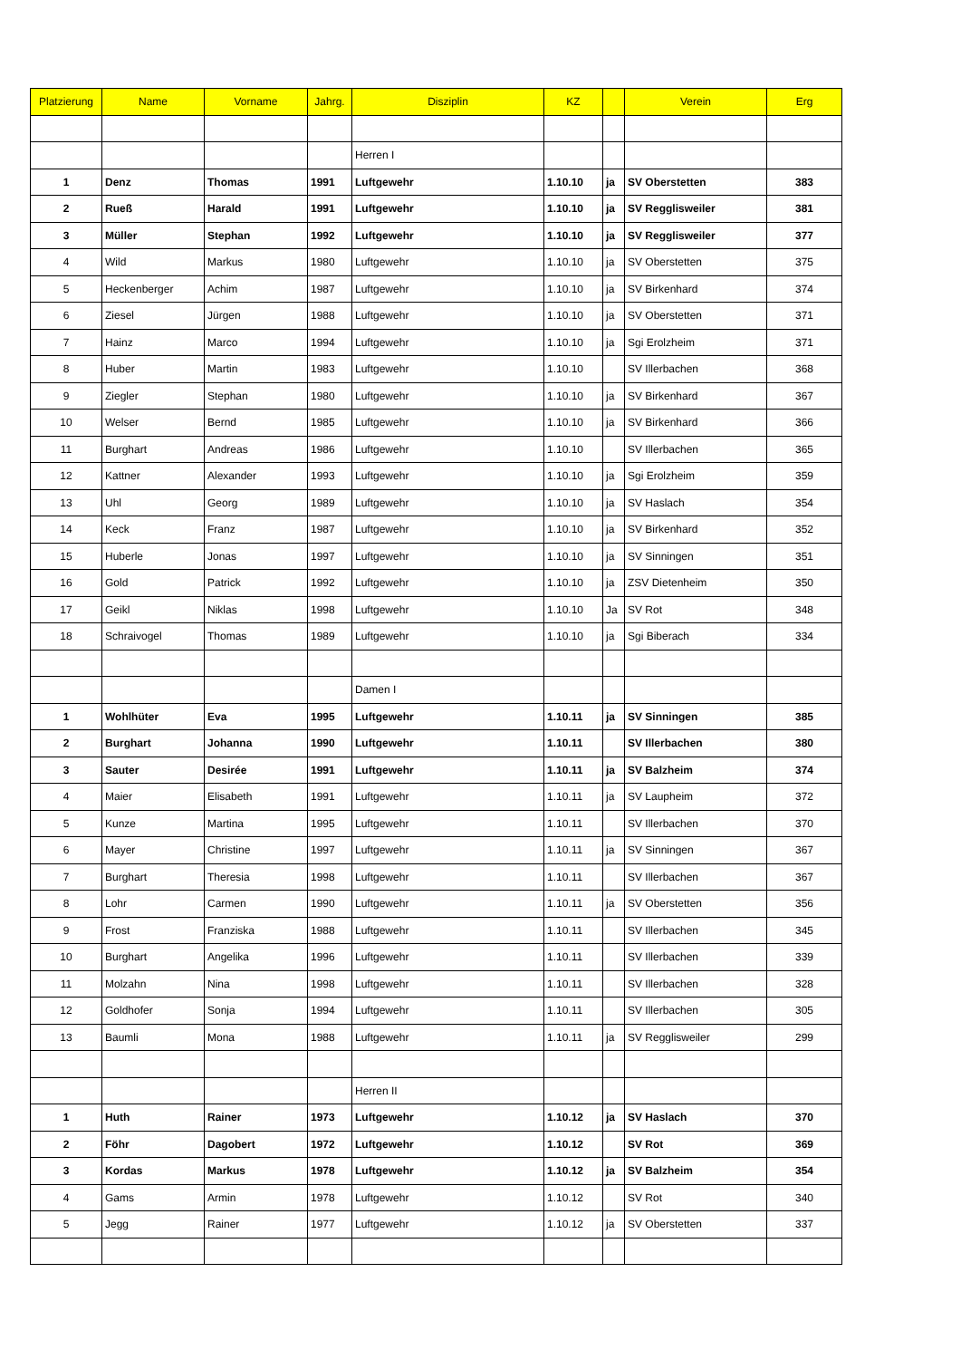| Platzierung | Name | Vorname | Jahrg. | Disziplin | KZ | | Verein | Erg |
| --- | --- | --- | --- | --- | --- | --- | --- | --- |
| | | | | Herren I | | | | |
| 1 | Denz | Thomas | 1991 | Luftgewehr | 1.10.10 | ja | SV Oberstetten | 383 |
| 2 | Rueß | Harald | 1991 | Luftgewehr | 1.10.10 | ja | SV Regglisweiler | 381 |
| 3 | Müller | Stephan | 1992 | Luftgewehr | 1.10.10 | ja | SV Regglisweiler | 377 |
| 4 | Wild | Markus | 1980 | Luftgewehr | 1.10.10 | ja | SV Oberstetten | 375 |
| 5 | Heckenberger | Achim | 1987 | Luftgewehr | 1.10.10 | ja | SV Birkenhard | 374 |
| 6 | Ziesel | Jürgen | 1988 | Luftgewehr | 1.10.10 | ja | SV Oberstetten | 371 |
| 7 | Hainz | Marco | 1994 | Luftgewehr | 1.10.10 | ja | Sgi Erolzheim | 371 |
| 8 | Huber | Martin | 1983 | Luftgewehr | 1.10.10 | | SV Illerbachen | 368 |
| 9 | Ziegler | Stephan | 1980 | Luftgewehr | 1.10.10 | ja | SV Birkenhard | 367 |
| 10 | Welser | Bernd | 1985 | Luftgewehr | 1.10.10 | ja | SV Birkenhard | 366 |
| 11 | Burghart | Andreas | 1986 | Luftgewehr | 1.10.10 | | SV Illerbachen | 365 |
| 12 | Kattner | Alexander | 1993 | Luftgewehr | 1.10.10 | ja | Sgi Erolzheim | 359 |
| 13 | Uhl | Georg | 1989 | Luftgewehr | 1.10.10 | ja | SV Haslach | 354 |
| 14 | Keck | Franz | 1987 | Luftgewehr | 1.10.10 | ja | SV Birkenhard | 352 |
| 15 | Huberle | Jonas | 1997 | Luftgewehr | 1.10.10 | ja | SV Sinningen | 351 |
| 16 | Gold | Patrick | 1992 | Luftgewehr | 1.10.10 | ja | ZSV Dietenheim | 350 |
| 17 | Geikl | Niklas | 1998 | Luftgewehr | 1.10.10 | Ja | SV Rot | 348 |
| 18 | Schraivogel | Thomas | 1989 | Luftgewehr | 1.10.10 | ja | Sgi Biberach | 334 |
| | | | | Damen I | | | | |
| 1 | Wohlhüter | Eva | 1995 | Luftgewehr | 1.10.11 | ja | SV Sinningen | 385 |
| 2 | Burghart | Johanna | 1990 | Luftgewehr | 1.10.11 | | SV Illerbachen | 380 |
| 3 | Sauter | Desirée | 1991 | Luftgewehr | 1.10.11 | ja | SV Balzheim | 374 |
| 4 | Maier | Elisabeth | 1991 | Luftgewehr | 1.10.11 | ja | SV Laupheim | 372 |
| 5 | Kunze | Martina | 1995 | Luftgewehr | 1.10.11 | | SV Illerbachen | 370 |
| 6 | Mayer | Christine | 1997 | Luftgewehr | 1.10.11 | ja | SV Sinningen | 367 |
| 7 | Burghart | Theresia | 1998 | Luftgewehr | 1.10.11 | | SV Illerbachen | 367 |
| 8 | Lohr | Carmen | 1990 | Luftgewehr | 1.10.11 | ja | SV Oberstetten | 356 |
| 9 | Frost | Franziska | 1988 | Luftgewehr | 1.10.11 | | SV Illerbachen | 345 |
| 10 | Burghart | Angelika | 1996 | Luftgewehr | 1.10.11 | | SV Illerbachen | 339 |
| 11 | Molzahn | Nina | 1998 | Luftgewehr | 1.10.11 | | SV Illerbachen | 328 |
| 12 | Goldhofer | Sonja | 1994 | Luftgewehr | 1.10.11 | | SV Illerbachen | 305 |
| 13 | Baumli | Mona | 1988 | Luftgewehr | 1.10.11 | ja | SV Regglisweiler | 299 |
| | | | | Herren II | | | | |
| 1 | Huth | Rainer | 1973 | Luftgewehr | 1.10.12 | ja | SV Haslach | 370 |
| 2 | Föhr | Dagobert | 1972 | Luftgewehr | 1.10.12 | | SV Rot | 369 |
| 3 | Kordas | Markus | 1978 | Luftgewehr | 1.10.12 | ja | SV Balzheim | 354 |
| 4 | Gams | Armin | 1978 | Luftgewehr | 1.10.12 | | SV Rot | 340 |
| 5 | Jegg | Rainer | 1977 | Luftgewehr | 1.10.12 | ja | SV Oberstetten | 337 |